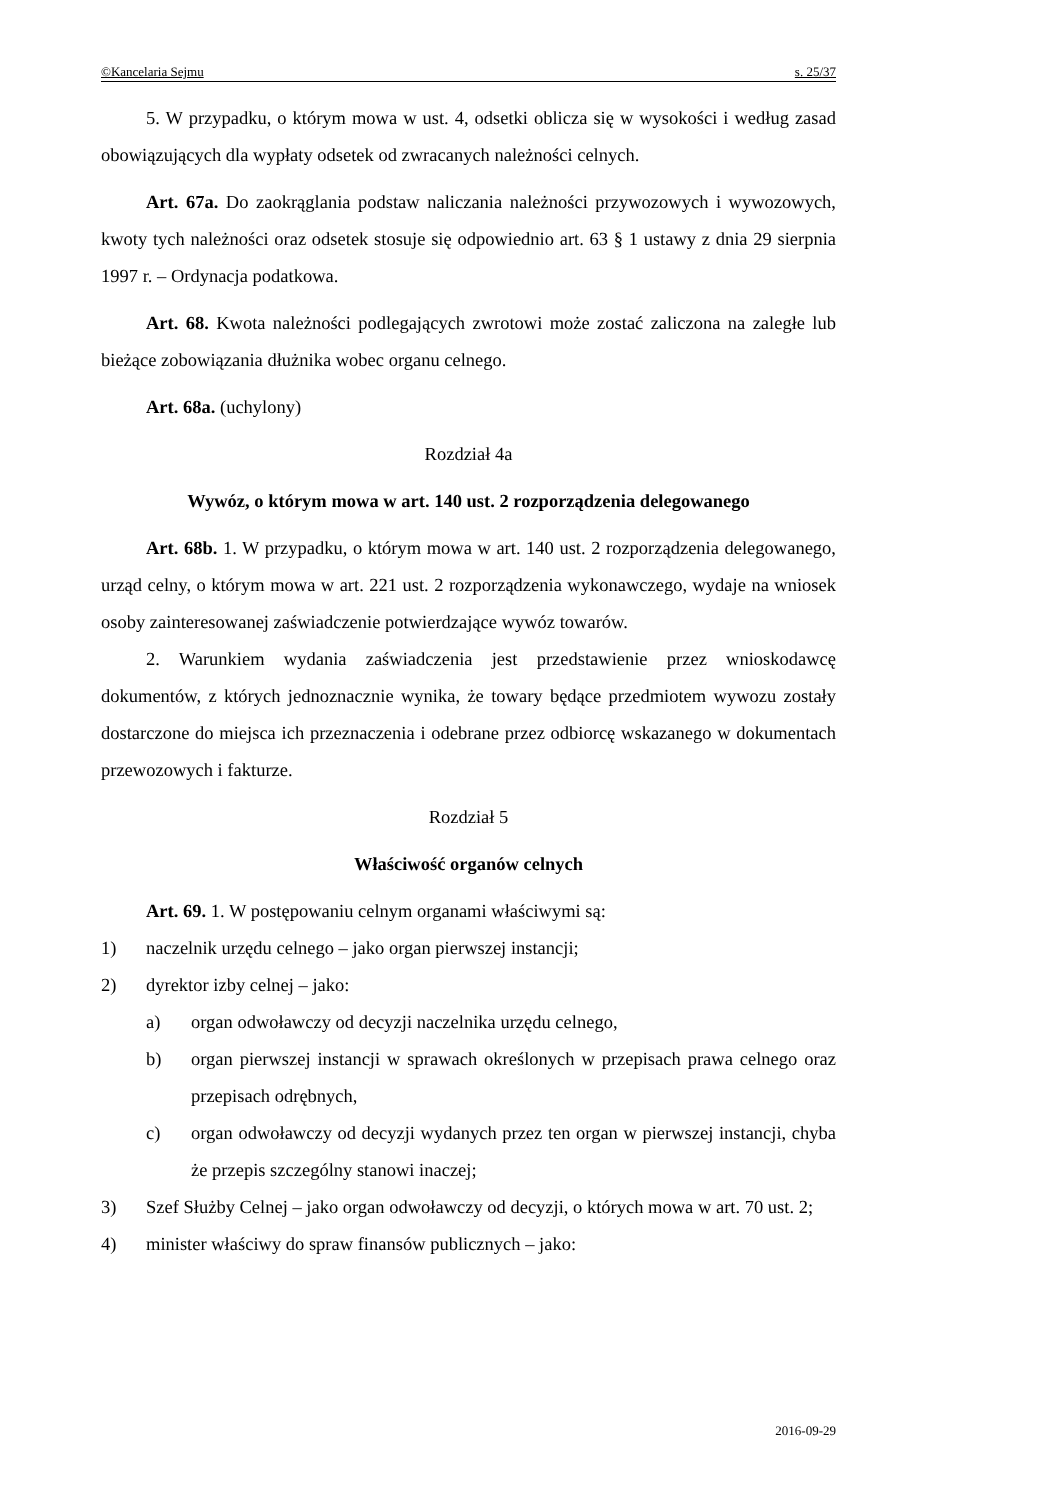©Kancelaria Sejmu s. 25/37
5. W przypadku, o którym mowa w ust. 4, odsetki oblicza się w wysokości i według zasad obowiązujących dla wypłaty odsetek od zwracanych należności celnych.
Art. 67a. Do zaokrąglania podstaw naliczania należności przywozowych i wywozowych, kwoty tych należności oraz odsetek stosuje się odpowiednio art. 63 § 1 ustawy z dnia 29 sierpnia 1997 r. – Ordynacja podatkowa.
Art. 68. Kwota należności podlegających zwrotowi może zostać zaliczona na zaległe lub bieżące zobowiązania dłużnika wobec organu celnego.
Art. 68a. (uchylony)
Rozdział 4a
Wywóz, o którym mowa w art. 140 ust. 2 rozporządzenia delegowanego
Art. 68b. 1. W przypadku, o którym mowa w art. 140 ust. 2 rozporządzenia delegowanego, urząd celny, o którym mowa w art. 221 ust. 2 rozporządzenia wykonawczego, wydaje na wniosek osoby zainteresowanej zaświadczenie potwierdzające wywóz towarów.
2. Warunkiem wydania zaświadczenia jest przedstawienie przez wnioskodawcę dokumentów, z których jednoznacznie wynika, że towary będące przedmiotem wywozu zostały dostarczone do miejsca ich przeznaczenia i odebrane przez odbiorcę wskazanego w dokumentach przewozowych i fakturze.
Rozdział 5
Właściwość organów celnych
Art. 69. 1. W postępowaniu celnym organami właściwymi są:
1) naczelnik urzędu celnego – jako organ pierwszej instancji;
2) dyrektor izby celnej – jako:
a) organ odwoławczy od decyzji naczelnika urzędu celnego,
b) organ pierwszej instancji w sprawach określonych w przepisach prawa celnego oraz przepisach odrębnych,
c) organ odwoławczy od decyzji wydanych przez ten organ w pierwszej instancji, chyba że przepis szczególny stanowi inaczej;
3) Szef Służby Celnej – jako organ odwoławczy od decyzji, o których mowa w art. 70 ust. 2;
4) minister właściwy do spraw finansów publicznych – jako:
2016-09-29